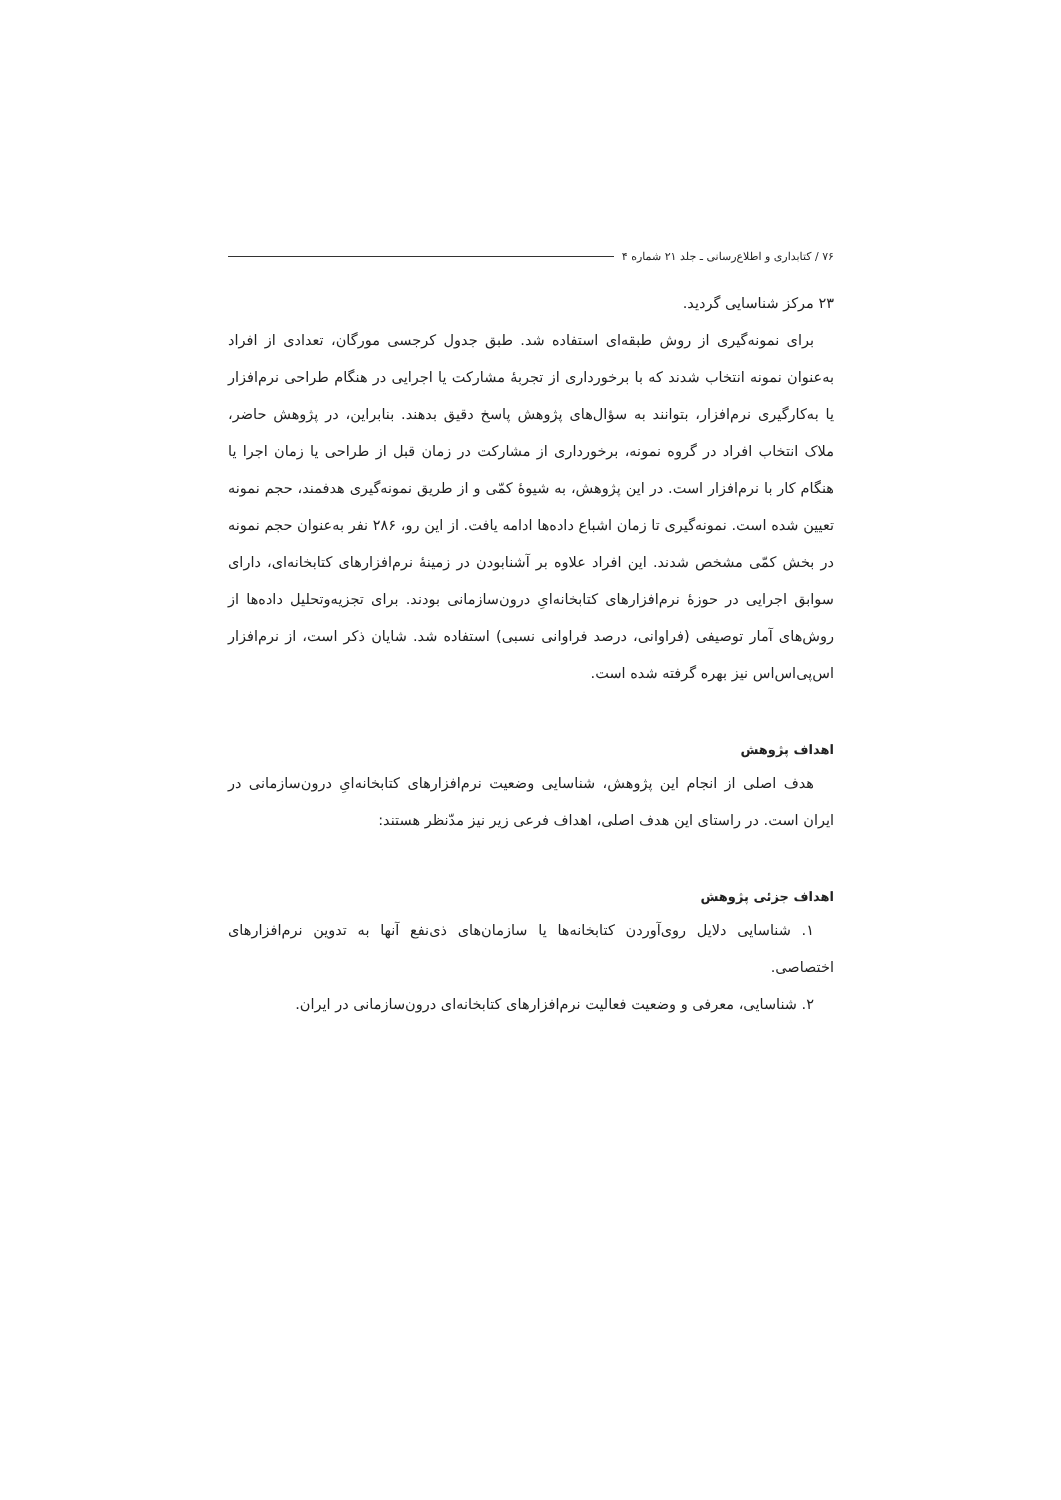۷۶ / کتابداری و اطلاع‌رسانی ـ جلد ۲۱ شماره ۴
۲۳ مرکز شناسایی گردید.
برای نمونه‌گیری از روش طبقه‌ای استفاده شد. طبق جدول کرجسی مورگان، تعدادی از افراد به‌عنوان نمونه انتخاب شدند که با برخورداری از تجربهٔ مشارکت یا اجرایی در هنگام طراحی نرم‌افزار یا به‌کارگیری نرم‌افزار، بتوانند به سؤال‌های پژوهش پاسخ دقیق بدهند. بنابراین، در پژوهش حاضر، ملاک انتخاب افراد در گروه نمونه، برخورداری از مشارکت در زمان قبل از طراحی یا زمان اجرا یا هنگام کار با نرم‌افزار است. در این پژوهش، به شیوهٔ کمّی و از طریق نمونه‌گیری هدفمند، حجم نمونه تعیین شده است. نمونه‌گیری تا زمان اشباع داده‌ها ادامه یافت. از این رو، ۲۸۶ نفر به‌عنوان حجم نمونه در بخش کمّی مشخص شدند. این افراد علاوه بر آشنابودن در زمینهٔ نرم‌افزارهای کتابخانه‌ای، دارای سوابق اجرایی در حوزهٔ نرم‌افزارهای کتابخانه‌ایِ درون‌سازمانی بودند. برای تجزیه‌وتحلیل داده‌ها از روش‌های آمار توصیفی (فراوانی، درصد فراوانی نسبی) استفاده شد. شایان ذکر است، از نرم‌افزار اس‌پی‌اس‌اس نیز بهره گرفته شده است.
اهداف پژوهش
هدف اصلی از انجام این پژوهش، شناسایی وضعیت نرم‌افزارهای کتابخانه‌ایِ درون‌سازمانی در ایران است. در راستای این هدف اصلی، اهداف فرعی زیر نیز مدّنظر هستند:
اهداف جزئی پژوهش
۱. شناسایی دلایل روی‌آوردن کتابخانه‌ها یا سازمان‌های ذی‌نفع آنها به تدوین نرم‌افزارهای اختصاصی.
۲. شناسایی، معرفی و وضعیت فعالیت نرم‌افزارهای کتابخانه‌ای درون‌سازمانی در ایران.